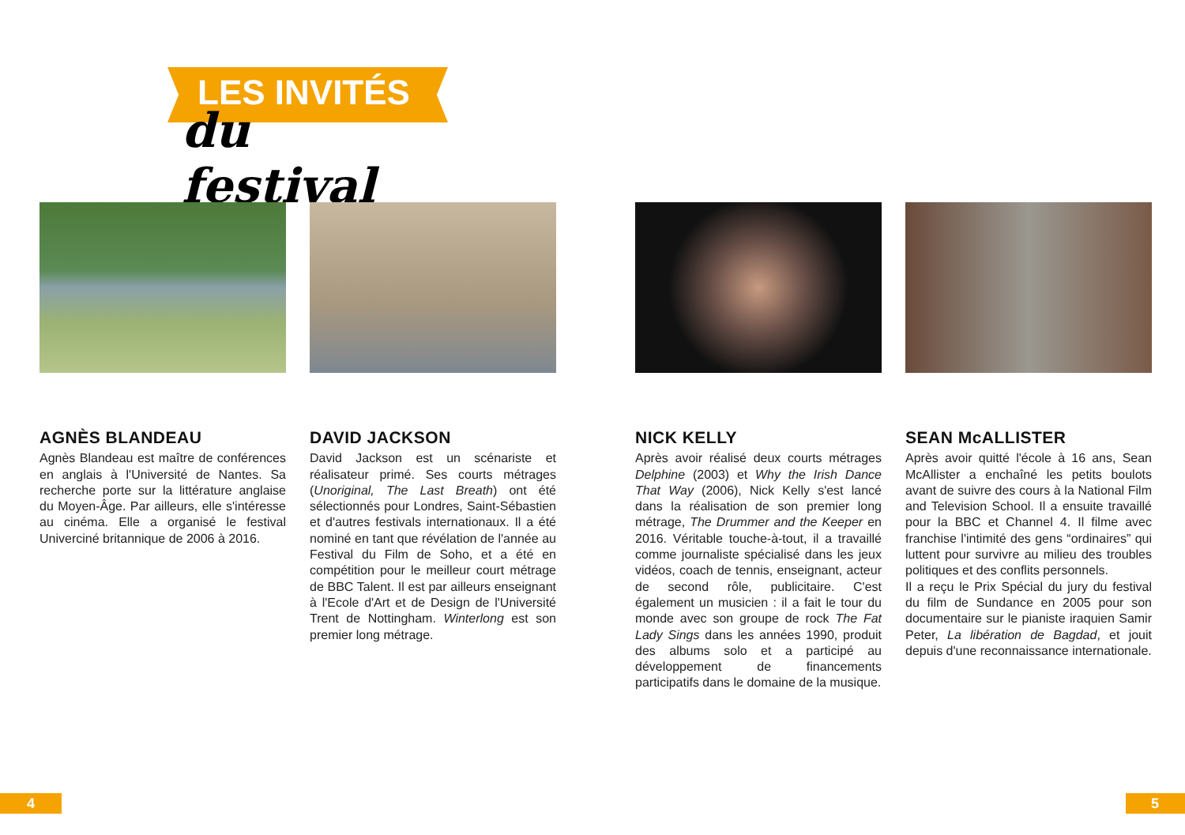LES INVITÉS
du festival
AGNÈS BLANDEAU
Agnès Blandeau est maître de conférences en anglais à l'Université de Nantes. Sa recherche porte sur la littérature anglaise du Moyen-Âge. Par ailleurs, elle s'intéresse au cinéma. Elle a organisé le festival Univerciné britannique de 2006 à 2016.
DAVID JACKSON
David Jackson est un scénariste et réalisateur primé. Ses courts métrages (Unoriginal, The Last Breath) ont été sélectionnés pour Londres, Saint-Sébastien et d'autres festivals internationaux. Il a été nominé en tant que révélation de l'année au Festival du Film de Soho, et a été en compétition pour le meilleur court métrage de BBC Talent. Il est par ailleurs enseignant à l'Ecole d'Art et de Design de l'Université Trent de Nottingham. Winterlong est son premier long métrage.
NICK KELLY
Après avoir réalisé deux courts métrages Delphine (2003) et Why the Irish Dance That Way (2006), Nick Kelly s'est lancé dans la réalisation de son premier long métrage, The Drummer and the Keeper en 2016. Véritable touche-à-tout, il a travaillé comme journaliste spécialisé dans les jeux vidéos, coach de tennis, enseignant, acteur de second rôle, publicitaire. C'est également un musicien : il a fait le tour du monde avec son groupe de rock The Fat Lady Sings dans les années 1990, produit des albums solo et a participé au développement de financements participatifs dans le domaine de la musique.
SEAN McALLISTER
Après avoir quitté l'école à 16 ans, Sean McAllister a enchaîné les petits boulots avant de suivre des cours à la National Film and Television School. Il a ensuite travaillé pour la BBC et Channel 4. Il filme avec franchise l'intimité des gens “ordinaires” qui luttent pour survivre au milieu des troubles politiques et des conflits personnels.
Il a reçu le Prix Spécial du jury du festival du film de Sundance en 2005 pour son documentaire sur le pianiste iraquien Samir Peter, La libération de Bagdad, et jouit depuis d'une reconnaissance internationale.
4 5